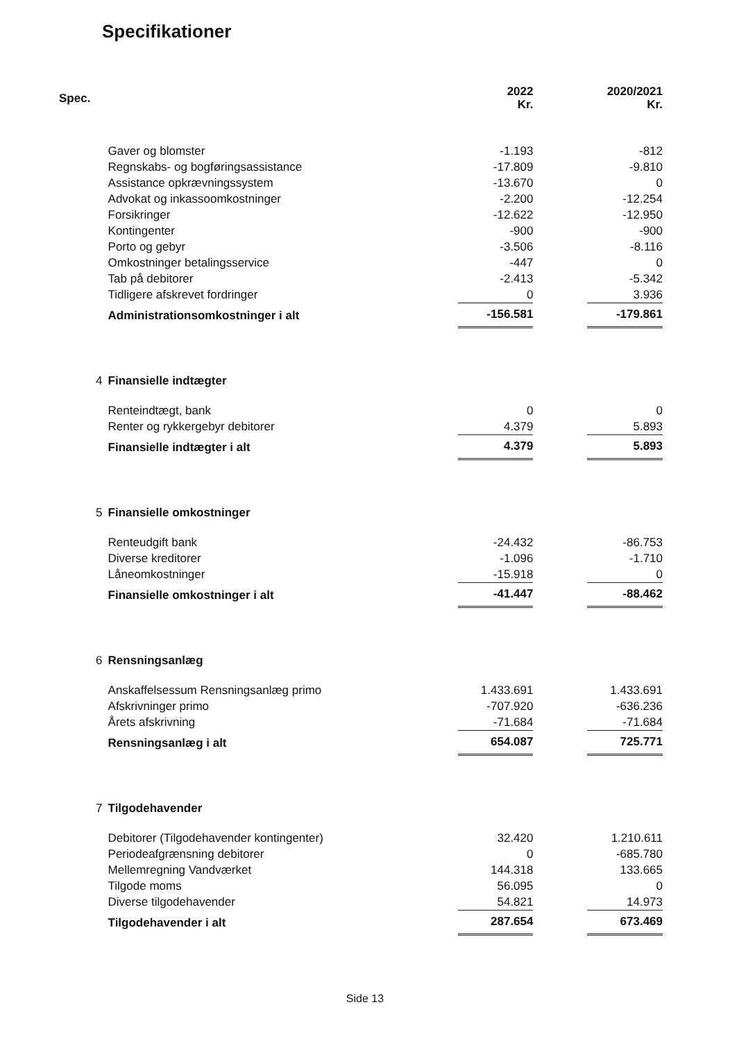Specifikationer
| Spec. | | 2022 Kr. | | 2020/2021 Kr. |
| --- | --- | --- | --- | --- |
| | Gaver og blomster | -1.193 | | -812 |
| | Regnskabs- og bogføringsassistance | -17.809 | | -9.810 |
| | Assistance opkrævningssystem | -13.670 | | 0 |
| | Advokat og inkassoomkostninger | -2.200 | | -12.254 |
| | Forsikringer | -12.622 | | -12.950 |
| | Kontingenter | -900 | | -900 |
| | Porto og gebyr | -3.506 | | -8.116 |
| | Omkostninger betalingsservice | -447 | | 0 |
| | Tab på debitorer | -2.413 | | -5.342 |
| | Tidligere afskrevet fordringer | 0 | | 3.936 |
| | Administrationsomkostninger i alt | -156.581 | | -179.861 |
| 4 | Finansielle indtægter | | | |
| | Renteindtægt, bank | 0 | | 0 |
| | Renter og rykkergebyr debitorer | 4.379 | | 5.893 |
| | Finansielle indtægter i alt | 4.379 | | 5.893 |
| 5 | Finansielle omkostninger | | | |
| | Renteudgift bank | -24.432 | | -86.753 |
| | Diverse kreditorer | -1.096 | | -1.710 |
| | Låneomkostninger | -15.918 | | 0 |
| | Finansielle omkostninger i alt | -41.447 | | -88.462 |
| 6 | Rensningsanlæg | | | |
| | Anskaffelsessum Rensningsanlæg primo | 1.433.691 | | 1.433.691 |
| | Afskrivninger primo | -707.920 | | -636.236 |
| | Årets afskrivning | -71.684 | | -71.684 |
| | Rensningsanlæg i alt | 654.087 | | 725.771 |
| 7 | Tilgodehavender | | | |
| | Debitorer (Tilgodehavender kontingenter) | 32.420 | | 1.210.611 |
| | Periodeafgrænsning debitorer | 0 | | -685.780 |
| | Mellemregning Vandværket | 144.318 | | 133.665 |
| | Tilgode moms | 56.095 | | 0 |
| | Diverse tilgodehavender | 54.821 | | 14.973 |
| | Tilgodehavender i alt | 287.654 | | 673.469 |
Side 13